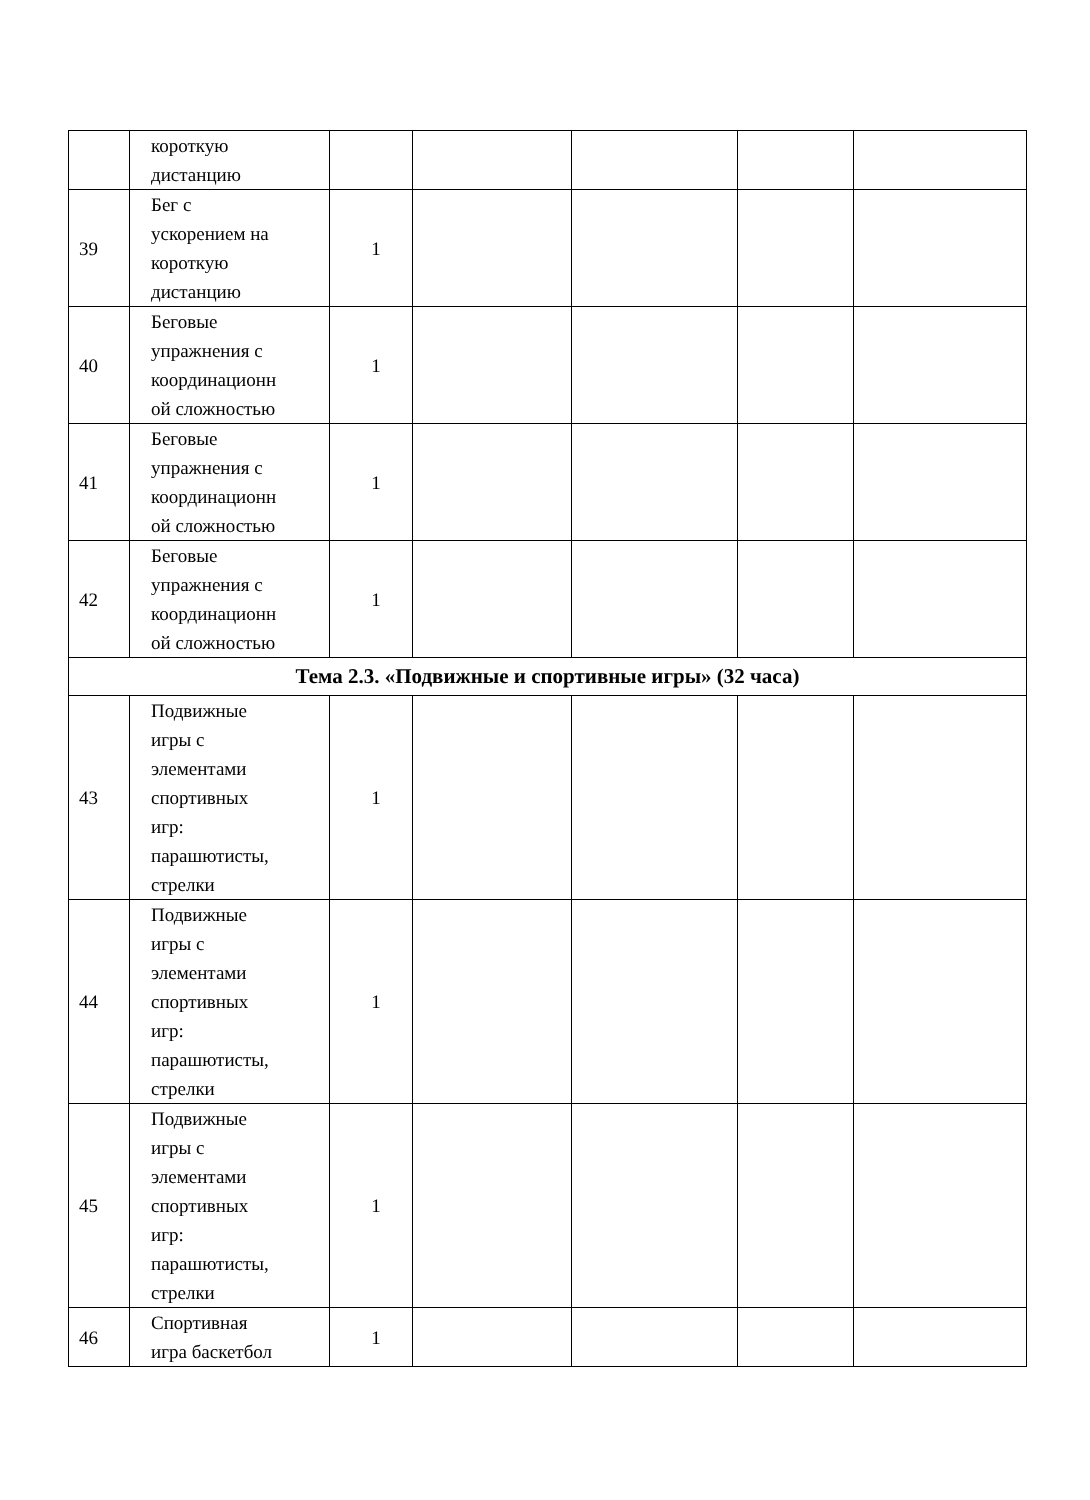| | короткую дистанцию | | | | | |
| 39 | Бег с ускорением на короткую дистанцию | 1 | | | | |
| 40 | Беговые упражнения с координационн ой сложностью | 1 | | | | |
| 41 | Беговые упражнения с координационн ой сложностью | 1 | | | | |
| 42 | Беговые упражнения с координационн ой сложностью | 1 | | | | |
| Тема 2.3. «Подвижные и спортивные игры» (32 часа) | | | | | | |
| 43 | Подвижные игры с элементами спортивных игр: парашютисты, стрелки | 1 | | | | |
| 44 | Подвижные игры с элементами спортивных игр: парашютисты, стрелки | 1 | | | | |
| 45 | Подвижные игры с элементами спортивных игр: парашютисты, стрелки | 1 | | | | |
| 46 | Спортивная игра баскетбол | 1 | | | | |